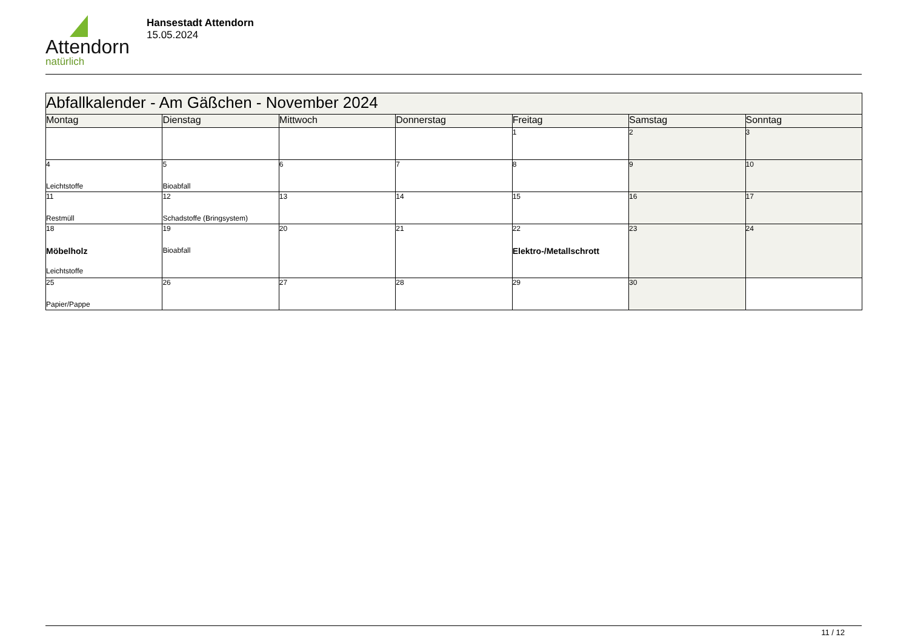Attendorn
natürlich
Hansestadt Attendorn
15.05.2024
| Abfallkalender - Am Gäßchen - November 2024 | | | | | | |
| Montag | Dienstag | Mittwoch | Donnerstag | Freitag | Samstag | Sonntag |
| | | | | 1 | 2 | 3 |
| 4 Leichtstoffe | 5 Bioabfall | 6 | 7 | 8 | 9 | 10 |
| 11 Restmüll | 12 Schadstoffe (Bringsystem) | 13 | 14 | 15 | 16 | 17 |
| 18 Möbelholz Leichtstoffe | 19 Bioabfall | 20 | 21 | 22 Elektro-/Metallschrott | 23 | 24 |
| 25 Papier/Pappe | 26 | 27 | 28 | 29 | 30 | |
11 / 12